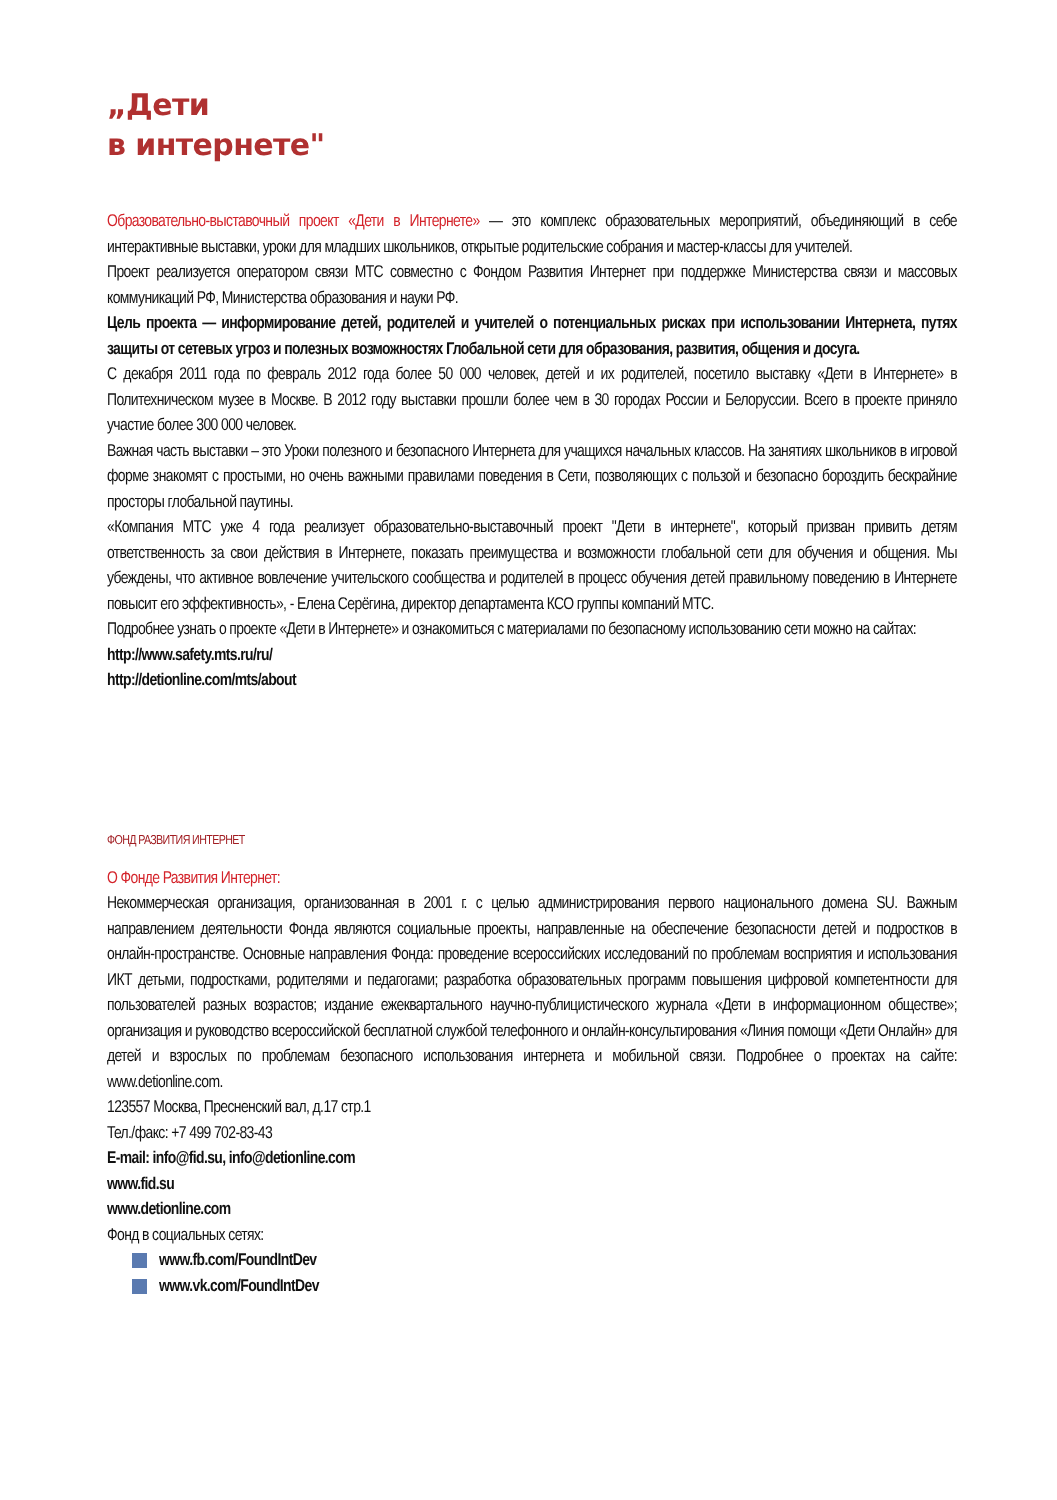„Дети
в интернете"
Образовательно-выставочный проект «Дети в Интернете» — это комплекс образовательных мероприятий, объединяющий в себе интерактивные выставки, уроки для младших школьников, открытые родительские собрания и мастер-классы для учителей.
Проект реализуется оператором связи МТС совместно с Фондом Развития Интернет при поддержке Министерства связи и массовых коммуникаций РФ, Министерства образования и науки РФ.
Цель проекта — информирование детей, родителей и учителей о потенциальных рисках при использовании Интернета, путях защиты от сетевых угроз и полезных возможностях Глобальной сети для образования, развития, общения и досуга.
С декабря 2011 года по февраль 2012 года более 50 000 человек, детей и их родителей, посетило выставку «Дети в Интернете» в Политехническом музее в Москве. В 2012 году выставки прошли более чем в 30 городах России и Белоруссии. Всего в проекте приняло участие более 300 000 человек.
Важная часть выставки – это Уроки полезного и безопасного Интернета для учащихся начальных классов. На занятиях школьников в игровой форме знакомят с простыми, но очень важными правилами поведения в Сети, позволяющих с пользой и безопасно бороздить бескрайние просторы глобальной паутины.
«Компания МТС уже 4 года реализует образовательно-выставочный проект "Дети в интернете", который призван привить детям ответственность за свои действия в Интернете, показать преимущества и возможности глобальной сети для обучения и общения. Мы убеждены, что активное вовлечение учительского сообщества и родителей в процесс обучения детей правильному поведению в Интернете повысит его эффективность», - Елена Серёгина, директор департамента КСО группы компаний МТС.
Подробнее узнать о проекте «Дети в Интернете» и ознакомиться с материалами по безопасному использованию сети можно на сайтах:
http://www.safety.mts.ru/ru/
http://detionline.com/mts/about
ФОНД РАЗВИТИЯ ИНТЕРНЕТ
О Фонде Развития Интернет:
Некоммерческая организация, организованная в 2001 г. с целью администрирования первого национального домена SU. Важным направлением деятельности Фонда являются социальные проекты, направленные на обеспечение безопасности детей и подростков в онлайн-пространстве. Основные направления Фонда: проведение всероссийских исследований по проблемам восприятия и использования ИКТ детьми, подростками, родителями и педагогами; разработка образовательных программ повышения цифровой компетентности для пользователей разных возрастов; издание ежеквартального научно-публицистического журнала «Дети в информационном обществе»; организация и руководство всероссийской бесплатной службой телефонного и онлайн-консультирования «Линия помощи «Дети Онлайн» для детей и взрослых по проблемам безопасного использования интернета и мобильной связи. Подробнее о проектах на сайте: www.detionline.com.
123557 Москва, Пресненский вал, д.17 стр.1
Тел./факс: +7 499 702-83-43
E-mail: info@fid.su, info@detionline.com
www.fid.su
www.detionline.com
Фонд в социальных сетях:
www.fb.com/FoundIntDev
www.vk.com/FoundIntDev